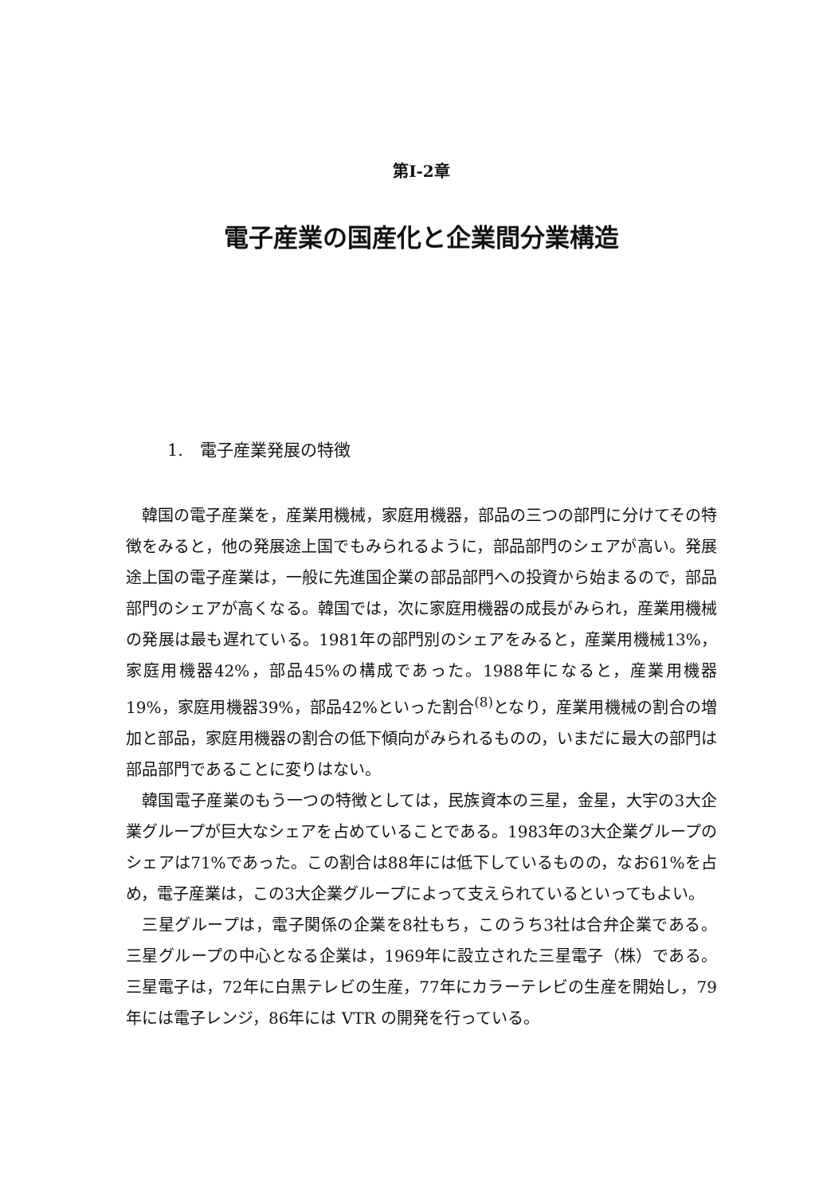第I-2章
電子産業の国産化と企業間分業構造
1.　電子産業発展の特徴
韓国の電子産業を，産業用機械，家庭用機器，部品の三つの部門に分けてその特徴をみると，他の発展途上国でもみられるように，部品部門のシェアが高い。発展途上国の電子産業は，一般に先進国企業の部品部門への投資から始まるので，部品部門のシェアが高くなる。韓国では，次に家庭用機器の成長がみられ，産業用機械の発展は最も遅れている。1981年の部門別のシェアをみると，産業用機械13%，家庭用機器42%，部品45%の構成であった。1988年になると，産業用機器19%，家庭用機器39%，部品42%といった割合<sup>(8)</sup>となり，産業用機械の割合の増加と部品，家庭用機器の割合の低下傾向がみられるものの，いまだに最大の部門は部品部門であることに変りはない。
韓国電子産業のもう一つの特徴としては，民族資本の三星，金星，大宇の3大企業グループが巨大なシェアを占めていることである。1983年の3大企業グループのシェアは71%であった。この割合は88年には低下しているものの，なお61%を占め，電子産業は，この3大企業グループによって支えられているといってもよい。
三星グループは，電子関係の企業を8社もち，このうち3社は合弁企業である。三星グループの中心となる企業は，1969年に設立された三星電子（株）である。三星電子は，72年に白黒テレビの生産，77年にカラーテレビの生産を開始し，79年には電子レンジ，86年には VTR の開発を行っている。